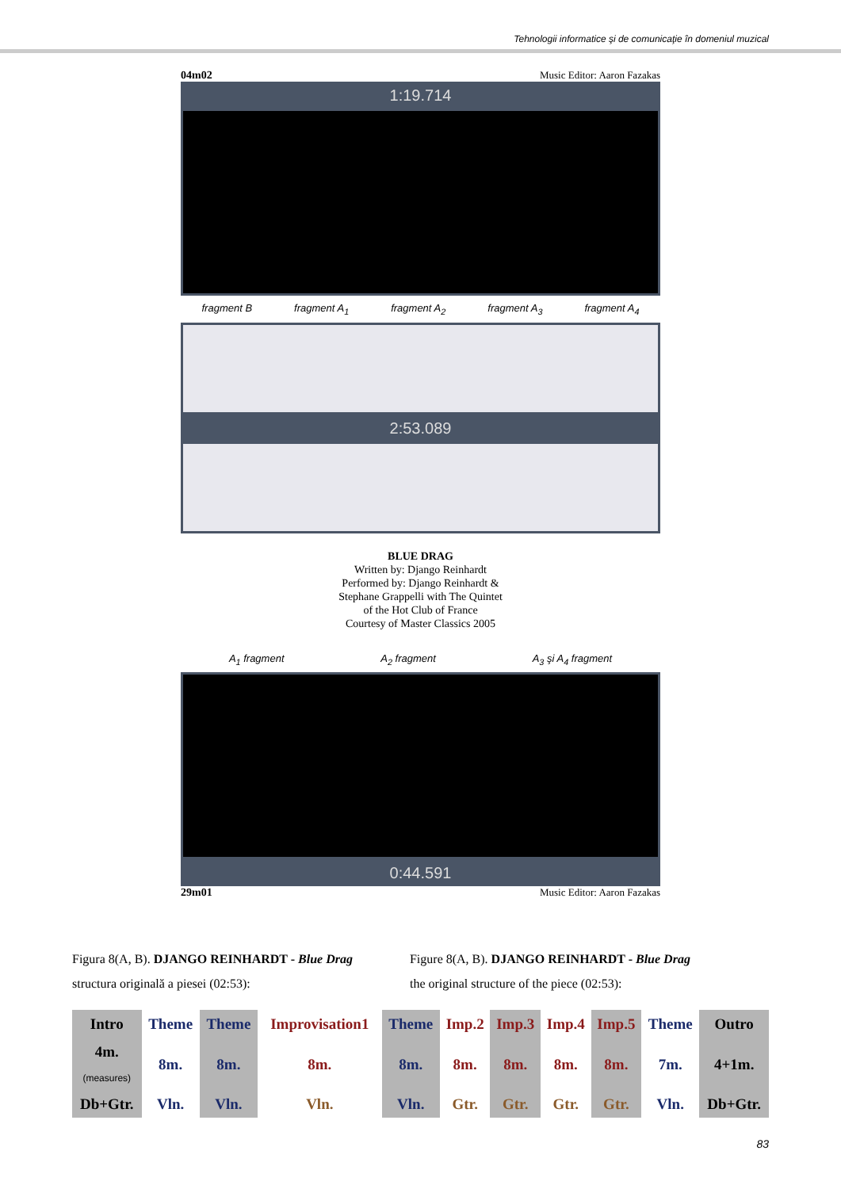Tehnologii informatice şi de comunicaţie în domeniul muzical
04m02 Music Editor: Aaron Fazakas
1:19.714
fragment B fragment A<sub>1</sub> fragment A<sub>2</sub> fragment A<sub>3</sub> fragment A<sub>4</sub>
2:53.089
BLUE DRAG
Written by: Django Reinhardt
Performed by: Django Reinhardt &
Stephane Grappelli with The Quintet
of the Hot Club of France
Courtesy of Master Classics 2005
A<sub>1</sub> fragment A<sub>2</sub> fragment A<sub>3</sub> şi A<sub>4</sub> fragment
0:44.591
29m01 Music Editor: Aaron Fazakas
Figura 8(A, B). DJANGO REINHARDT - Blue Drag
structura originală a piesei (02:53):
Figure 8(A, B). DJANGO REINHARDT - Blue Drag
the original structure of the piece (02:53):
| Intro | Theme | Theme | Improvisation1 | Theme | Imp.2 | Imp.3 | Imp.4 | Imp.5 | Theme | Outro |
| 4m. (measures) | 8m. | 8m. | 8m. | 8m. | 8m. | 8m. | 8m. | 8m. | 7m. | 4+1m. |
| Db+Gtr. | Vln. | Vln. | Vln. | Vln. | Gtr. | Gtr. | Gtr. | Gtr. | Vln. | Db+Gtr. |
83